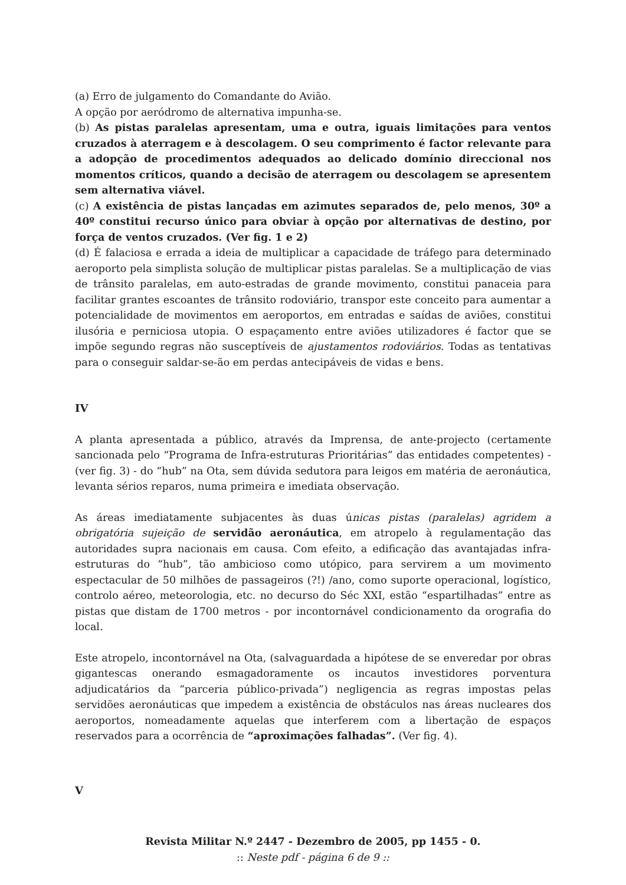(a) Erro de julgamento do Comandante do Avião.
A opção por aeródromo de alternativa impunha-se.
(b) As pistas paralelas apresentam, uma e outra, iguais limitações para ventos cruzados à aterragem e à descolagem. O seu comprimento é factor relevante para a adopção de procedimentos adequados ao delicado domínio direccional nos momentos críticos, quando a decisão de aterragem ou descolagem se apresentem sem alternativa viável.
(c) A existência de pistas lançadas em azimutes separados de, pelo menos, 30º a 40º constitui recurso único para obviar à opção por alternativas de destino, por força de ventos cruzados. (Ver fig. 1 e 2)
(d) É falaciosa e errada a ideia de multiplicar a capacidade de tráfego para determinado aeroporto pela simplista solução de multiplicar pistas paralelas. Se a multiplicação de vias de trânsito paralelas, em auto-estradas de grande movimento, constitui panaceia para facilitar grantes escoantes de trânsito rodoviário, transpor este conceito para aumentar a potencialidade de movimentos em aeroportos, em entradas e saídas de aviões, constitui ilusória e perniciosa utopia. O espaçamento entre aviões utilizadores é factor que se impõe segundo regras não susceptíveis de ajustamentos rodoviários. Todas as tentativas para o conseguir saldar-se-ão em perdas antecipáveis de vidas e bens.
IV
A planta apresentada a público, através da Imprensa, de ante-projecto (certamente sancionada pelo “Programa de Infra-estruturas Prioritárias” das entidades competentes) - (ver fig. 3) - do “hub” na Ota, sem dúvida sedutora para leigos em matéria de aeronáutica, levanta sérios reparos, numa primeira e imediata observação.
As áreas imediatamente subjacentes às duas únicas pistas (paralelas) agridem a obrigatória sujeição de servidão aeronáutica, em atropelo à regulamentação das autoridades supra nacionais em causa. Com efeito, a edificação das avantajadas infra-estruturas do “hub”, tão ambicioso como utópico, para servirem a um movimento espectacular de 50 milhões de passageiros (?!) /ano, como suporte operacional, logístico, controlo aéreo, meteorologia, etc. no decurso do Séc XXI, estão “espartilhadas” entre as pistas que distam de 1700 metros - por incontornável condicionamento da orografia do local.
Este atropelo, incontornável na Ota, (salvaguardada a hipótese de se enveredar por obras gigantescas onerando esmagadoramente os incautos investidores porventura adjudicatários da “parceria público-privada”) negligencia as regras impostas pelas servidões aeronáuticas que impedem a existência de obstáculos nas áreas nucleares dos aeroportos, nomeadamente aquelas que interferem com a libertação de espaços reservados para a ocorrência de “aproximações falhadas”. (Ver fig. 4).
V
Revista Militar N.º 2447 - Dezembro de 2005, pp 1455 - 0.
:: Neste pdf - página 6 de 9 ::